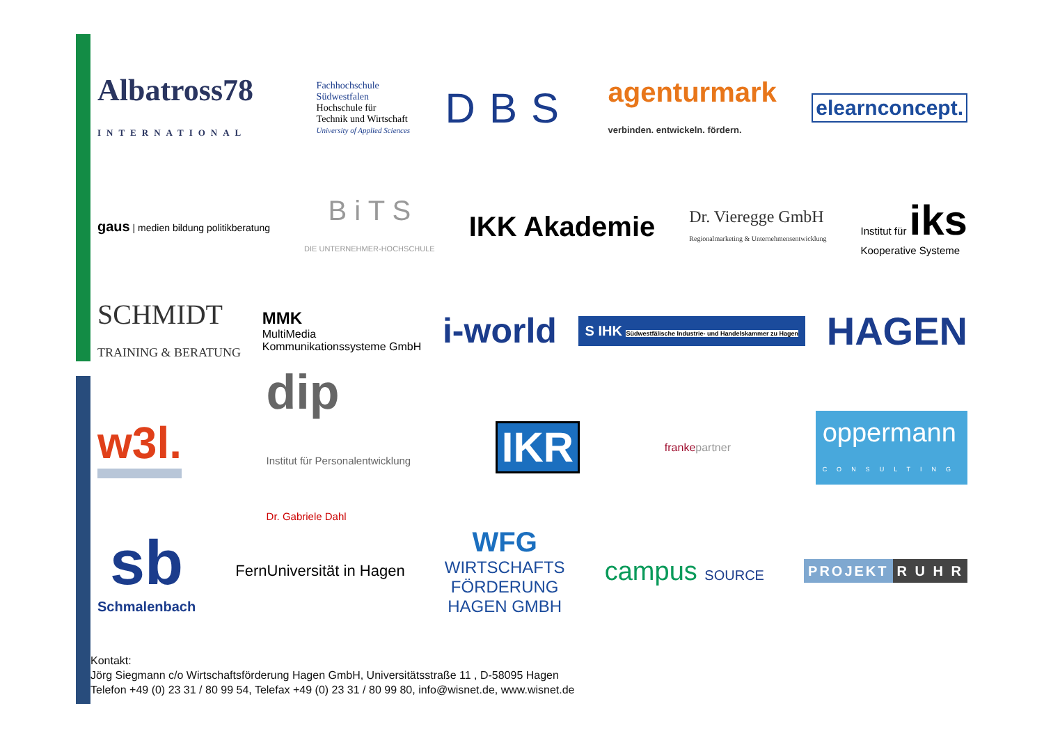Albatross78
INTERNATIONAL
Fachhochschule
Südwestfalen
Hochschule für
Technik und Wirtschaft
University of Applied Sciences
DBS
agenturmark
verbinden. entwickeln. fördern.
elearnconcept.
gaus | medien bildung politikberatung
B i T S
DIE UNTERNEHMER-HOCHSCHULE
IKK Akademie
Dr. Vieregge GmbH
Regionalmarketing & Unternehmensentwicklung
Institut für iks
Kooperative Systeme
SCHMIDT
TRAINING & BERATUNG
MMK
MultiMedia
Kommunikationssysteme GmbH
i-world
S IHK Südwestfälische Industrie- und Handelskammer zu Hagen
HAGEN
w3l.
dip
Institut für Personalentwicklung
Dr. Gabriele Dahl
IKR
frankepartner
oppermann
CONSULTING
sb
Schmalenbach
FernUniversität in Hagen
WFG
WIRTSCHAFTS
FÖRDERUNG
HAGEN GMBH
campus SOURCE
PROJEKT R U H R
Kontakt:
Jörg Siegmann c/o Wirtschaftsförderung Hagen GmbH, Universitätsstraße 11 , D-58095 Hagen
Telefon +49 (0) 23 31 / 80 99 54, Telefax +49 (0) 23 31 / 80 99 80, info@wisnet.de, www.wisnet.de